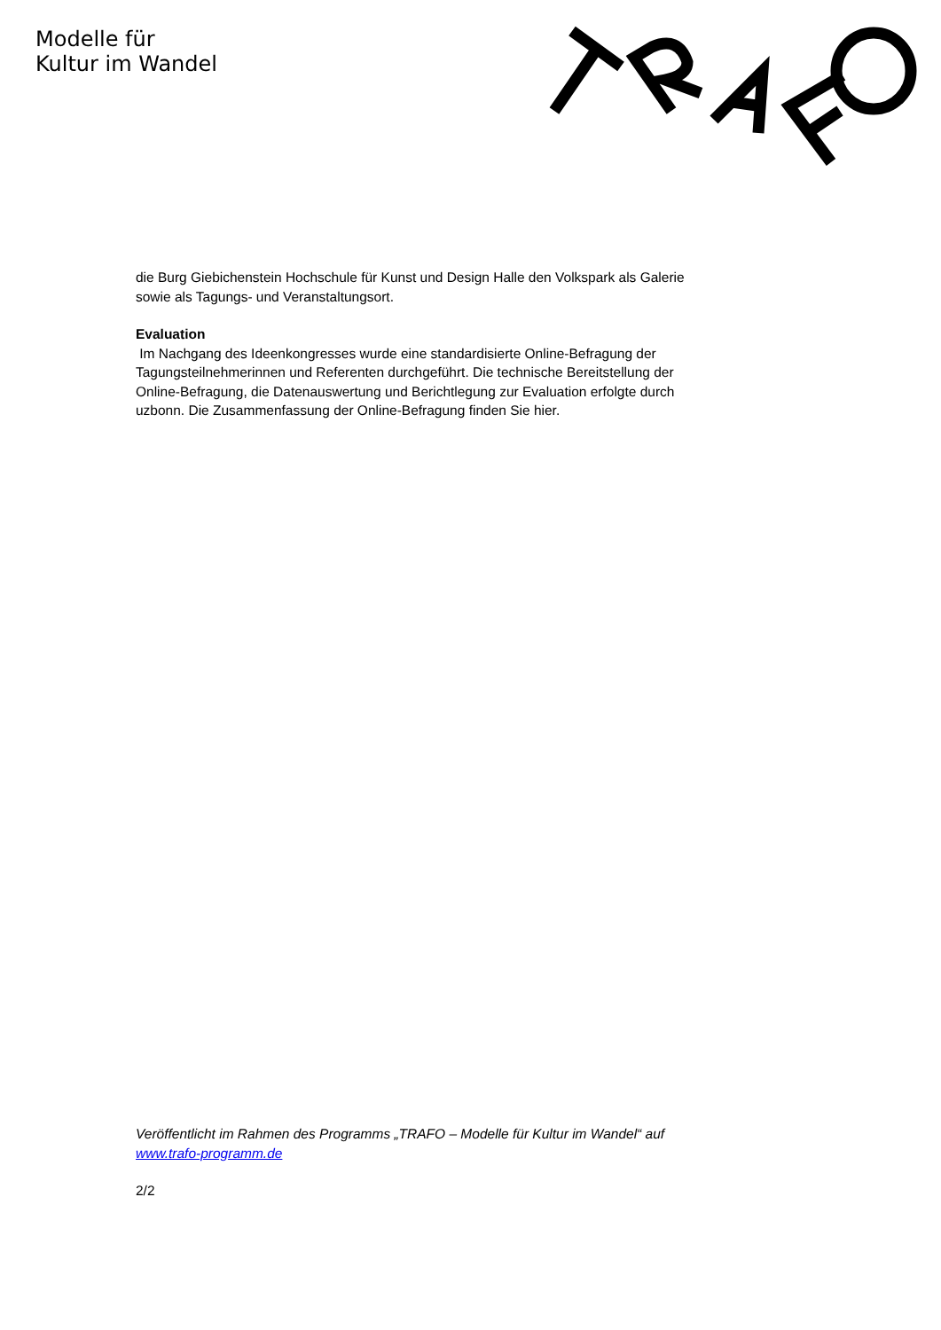Modelle für
Kultur im Wandel
die Burg Giebichenstein Hochschule für Kunst und Design Halle den Volkspark als Galerie sowie als Tagungs- und Veranstaltungsort.
Evaluation
Im Nachgang des Ideenkongresses wurde eine standardisierte Online-Befragung der Tagungsteilnehmerinnen und Referenten durchgeführt. Die technische Bereitstellung der Online-Befragung, die Datenauswertung und Berichtlegung zur Evaluation erfolgte durch uzbonn. Die Zusammenfassung der Online-Befragung finden Sie hier.
Veröffentlicht im Rahmen des Programms „TRAFO – Modelle für Kultur im Wandel“ auf www.trafo-programm.de
2/2